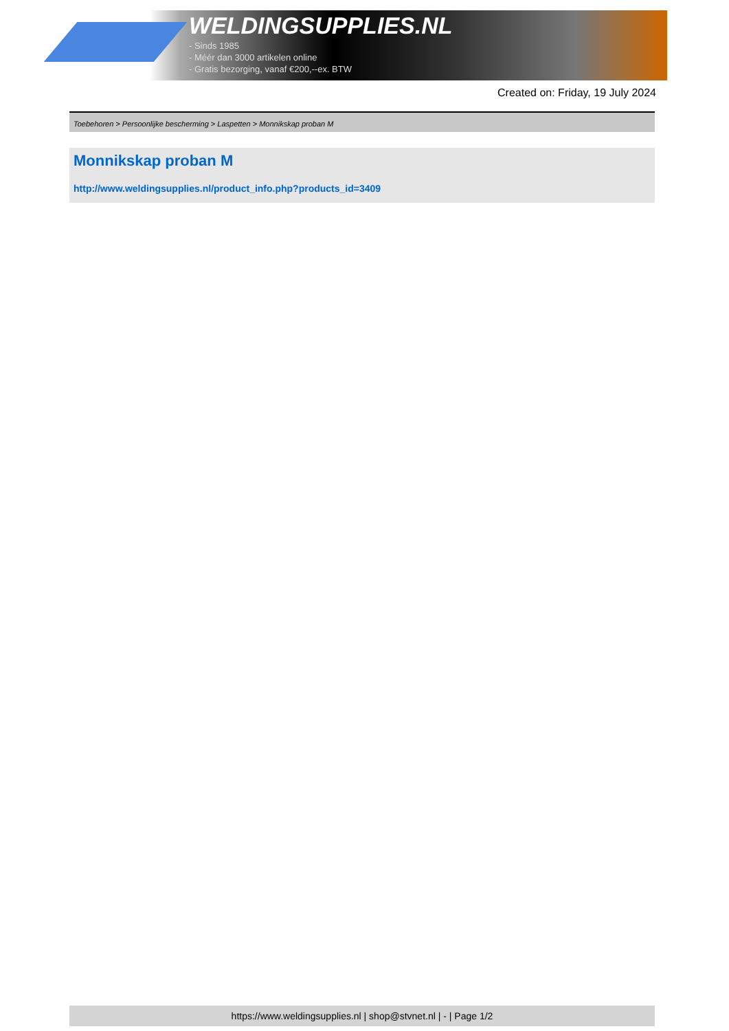WELDINGSUPPLIES.NL
- Sinds 1985
- Méér dan 3000 artikelen online
- Gratis bezorging, vanaf €200,--ex. BTW
Created on: Friday, 19 July 2024
Toebehoren > Persoonlijke bescherming > Laspetten > Monnikskap proban M
Monnikskap proban M
http://www.weldingsupplies.nl/product_info.php?products_id=3409
https://www.weldingsupplies.nl | shop@stvnet.nl | - | Page 1/2